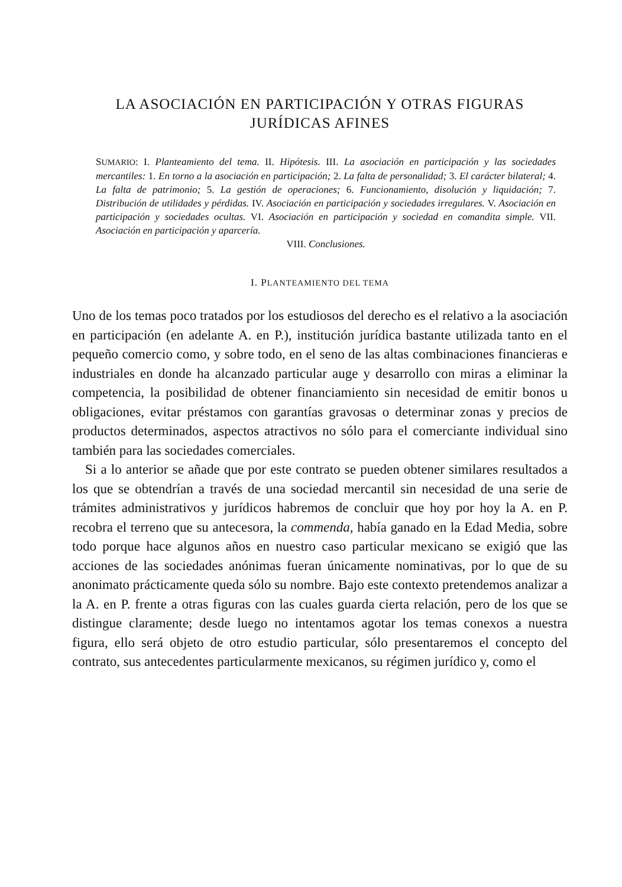LA ASOCIACIÓN EN PARTICIPACIÓN Y OTRAS FIGURAS
JURÍDICAS AFINES
SUMARIO: I. Planteamiento del tema. II. Hipótesis. III. La asociación en participación y las sociedades mercantiles: 1. En torno a la asociación en participación; 2. La falta de personalidad; 3. El carácter bilateral; 4. La falta de patrimonio; 5. La gestión de operaciones; 6. Funcionamiento, disolución y liquidación; 7. Distribución de utilidades y pérdidas. IV. Asociación en participación y sociedades irregulares. V. Asociación en participación y sociedades ocultas. VI. Asociación en participación y sociedad en comandita simple. VII. Asociación en participación y aparcería.
VIII. Conclusiones.
I. PLANTEAMIENTO DEL TEMA
Uno de los temas poco tratados por los estudiosos del derecho es el relativo a la asociación en participación (en adelante A. en P.), institución jurídica bastante utilizada tanto en el pequeño comercio como, y sobre todo, en el seno de las altas combinaciones financieras e industriales en donde ha alcanzado particular auge y desarrollo con miras a eliminar la competencia, la posibilidad de obtener financiamiento sin necesidad de emitir bonos u obligaciones, evitar préstamos con garantías gravosas o determinar zonas y precios de productos determinados, aspectos atractivos no sólo para el comerciante individual sino también para las sociedades comerciales.
Si a lo anterior se añade que por este contrato se pueden obtener similares resultados a los que se obtendrían a través de una sociedad mercantil sin necesidad de una serie de trámites administrativos y jurídicos habremos de concluir que hoy por hoy la A. en P. recobra el terreno que su antecesora, la commenda, había ganado en la Edad Media, sobre todo porque hace algunos años en nuestro caso particular mexicano se exigió que las acciones de las sociedades anónimas fueran únicamente nominativas, por lo que de su anonimato prácticamente queda sólo su nombre. Bajo este contexto pretendemos analizar a la A. en P. frente a otras figuras con las cuales guarda cierta relación, pero de los que se distingue claramente; desde luego no intentamos agotar los temas conexos a nuestra figura, ello será objeto de otro estudio particular, sólo presentaremos el concepto del contrato, sus antecedentes particularmente mexicanos, su régimen jurídico y, como el